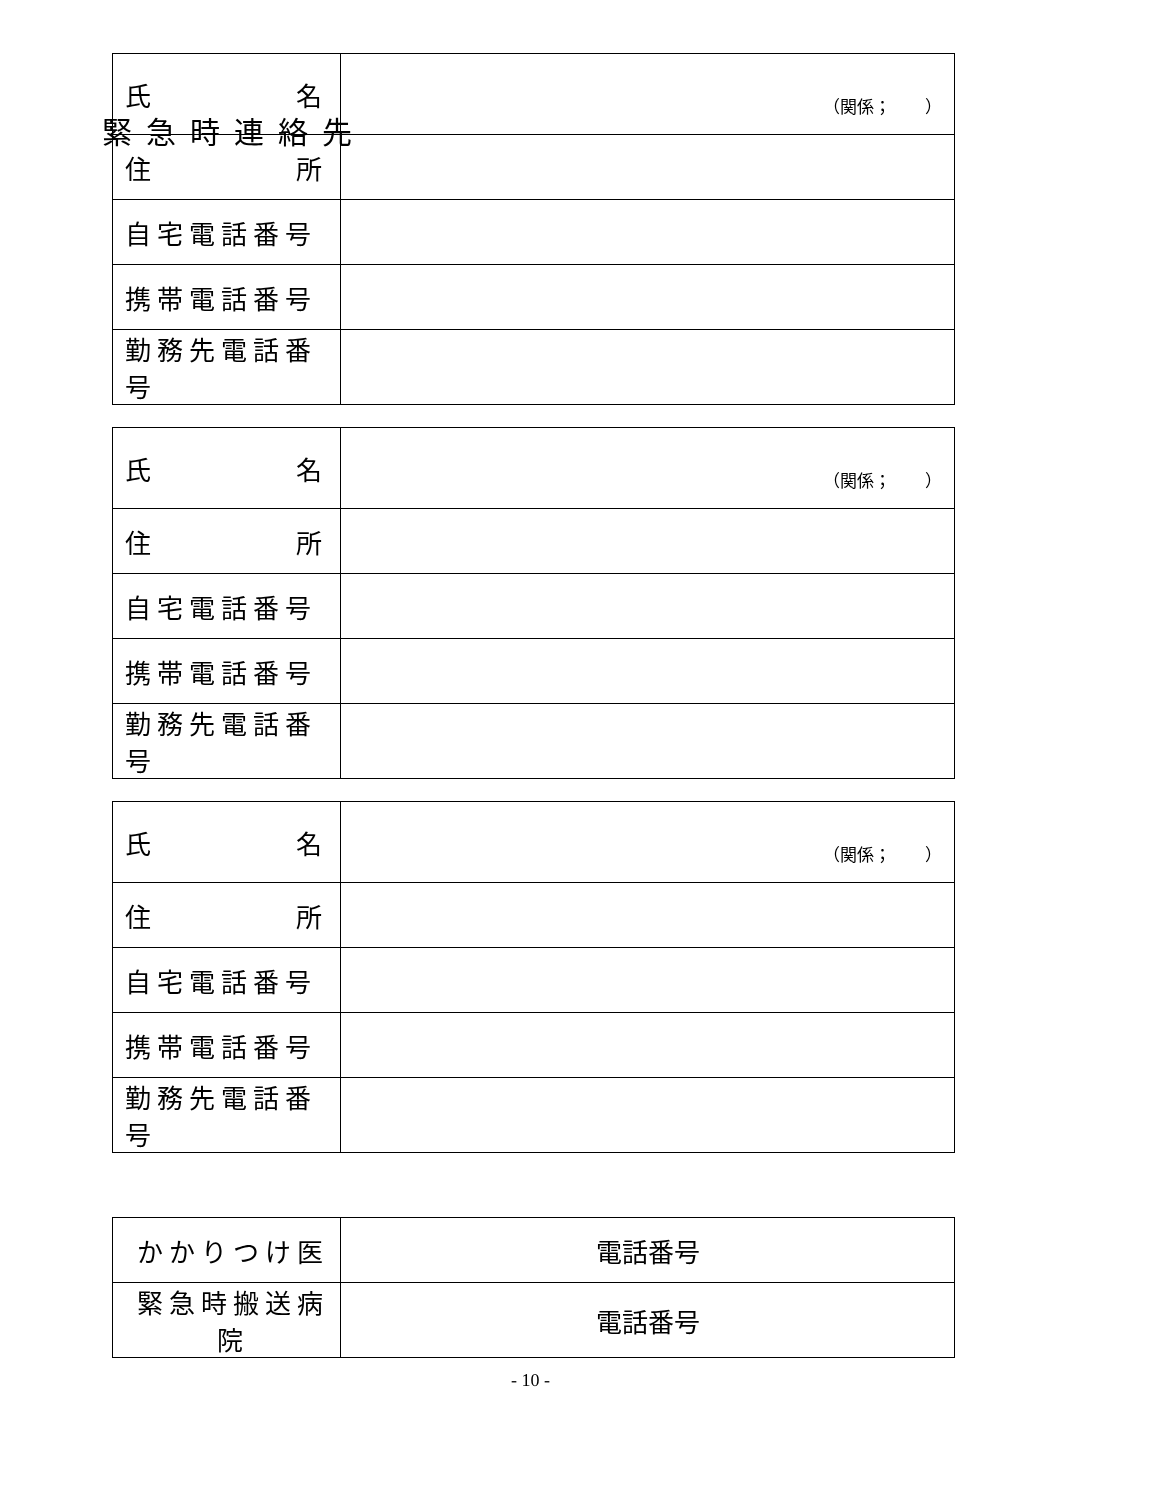緊急時連絡先
| 氏 名 | （関係； ） |
| 住 所 | |
| 自宅電話番号 | |
| 携帯電話番号 | |
| 勤務先電話番号 | |
| 氏 名 | （関係； ） |
| 住 所 | |
| 自宅電話番号 | |
| 携帯電話番号 | |
| 勤務先電話番号 | |
| 氏 名 | （関係； ） |
| 住 所 | |
| 自宅電話番号 | |
| 携帯電話番号 | |
| 勤務先電話番号 | |
| かかりつけ医 | 電話番号 |
| 緊急時搬送病院 | 電話番号 |
- 10 -